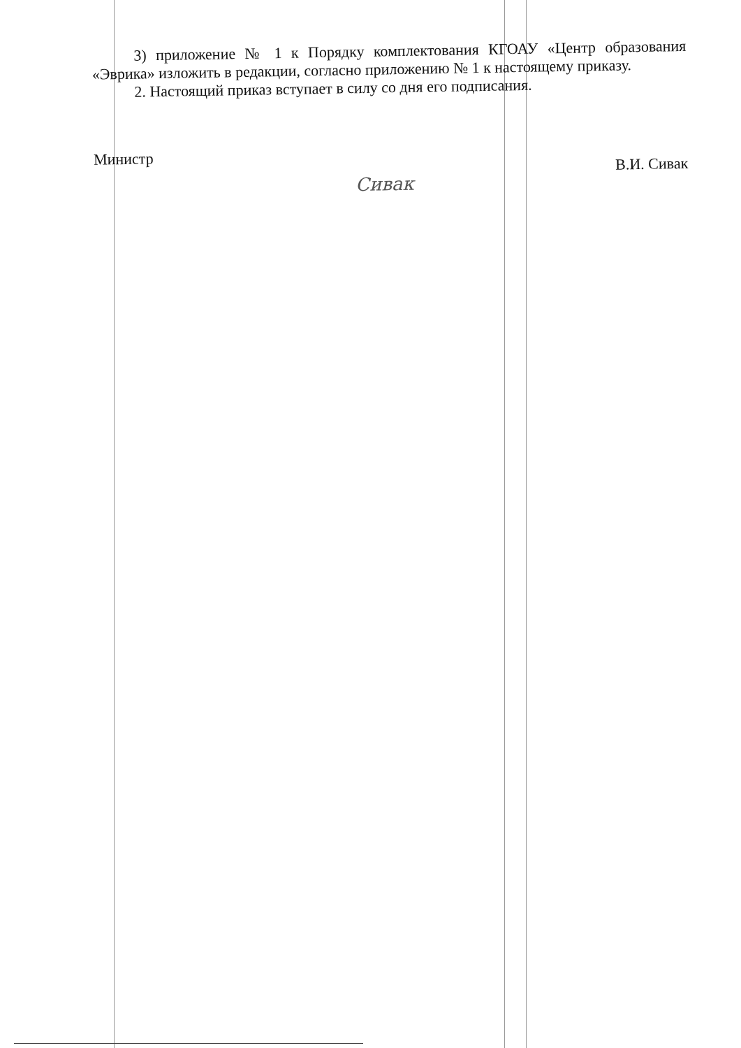3) приложение № 1 к Порядку комплектования КГОАУ «Центр образования «Эврика» изложить в редакции, согласно приложению № 1 к настоящему приказу.
2. Настоящий приказ вступает в силу со дня его подписания.
Министр Сивак В.И. Сивак